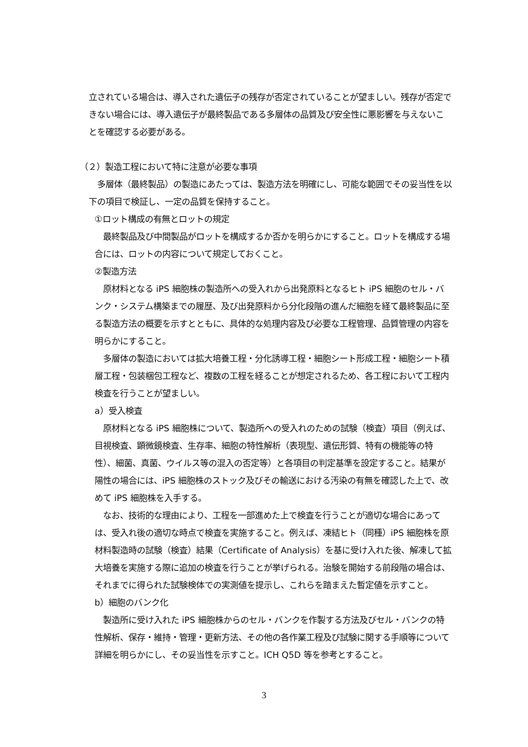立されている場合は、導入された遺伝子の残存が否定されていることが望ましい。残存が否定できない場合には、導入遺伝子が最終製品である多層体の品質及び安全性に悪影響を与えないことを確認する必要がある。
（２）製造工程において特に注意が必要な事項
　多層体（最終製品）の製造にあたっては、製造方法を明確にし、可能な範囲でその妥当性を以下の項目で検証し、一定の品質を保持すること。
①ロット構成の有無とロットの規定
　最終製品及び中間製品がロットを構成するか否かを明らかにすること。ロットを構成する場合には、ロットの内容について規定しておくこと。
②製造方法
　原材料となる iPS 細胞株の製造所への受入れから出発原料となるヒト iPS 細胞のセル・バンク・システム構築までの履歴、及び出発原料から分化段階の進んだ細胞を経て最終製品に至る製造方法の概要を示すとともに、具体的な処理内容及び必要な工程管理、品質管理の内容を明らかにすること。
　多層体の製造においては拡大培養工程・分化誘導工程・細胞シート形成工程・細胞シート積層工程・包装梱包工程など、複数の工程を経ることが想定されるため、各工程において工程内検査を行うことが望ましい。
a）受入検査
　原材料となる iPS 細胞株について、製造所への受入れのための試験（検査）項目（例えば、目視検査、顕微鏡検査、生存率、細胞の特性解析（表現型、遺伝形質、特有の機能等の特性）、細菌、真菌、ウイルス等の混入の否定等）と各項目の判定基準を設定すること。結果が陽性の場合には、iPS 細胞株のストック及びその輸送における汚染の有無を確認した上で、改めて iPS 細胞株を入手する。
　なお、技術的な理由により、工程を一部進めた上で検査を行うことが適切な場合にあっては、受入れ後の適切な時点で検査を実施すること。例えば、凍結ヒト（同種）iPS 細胞株を原材料製造時の試験（検査）結果（Certificate of Analysis）を基に受け入れた後、解凍して拡大培養を実施する際に追加の検査を行うことが挙げられる。治験を開始する前段階の場合は、それまでに得られた試験検体での実測値を提示し、これらを踏まえた暫定値を示すこと。
b）細胞のバンク化
　製造所に受け入れた iPS 細胞株からのセル・バンクを作製する方法及びセル・バンクの特性解析、保存・維持・管理・更新方法、その他の各作業工程及び試験に関する手順等について詳細を明らかにし、その妥当性を示すこと。ICH Q5D 等を参考とすること。
3